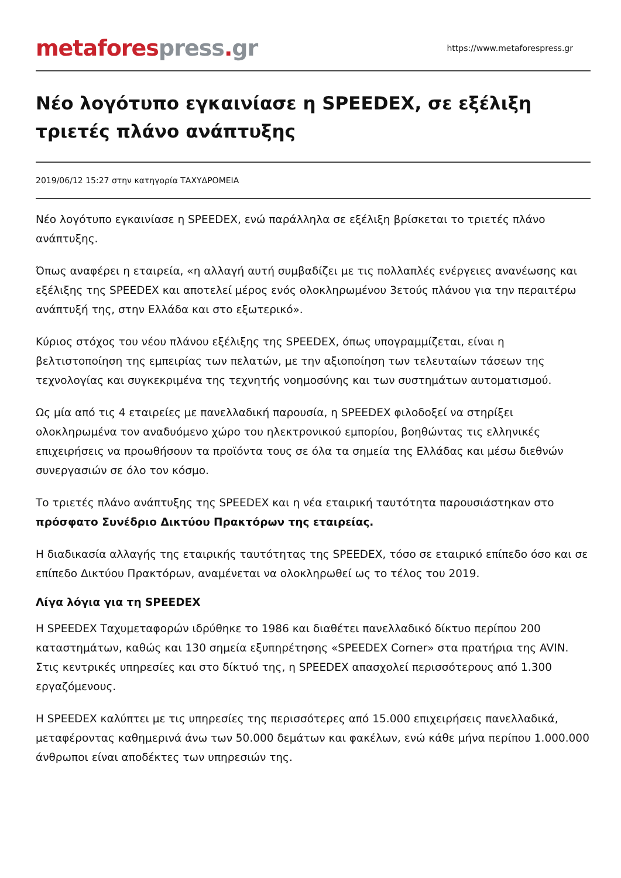metaforespress.gr
https://www.metaforespress.gr
Νέο λογότυπο εγκαινίασε η SPEEDEX, σε εξέλιξη τριετές πλάνο ανάπτυξης
2019/06/12 15:27 στην κατηγορία ΤΑΧΥΔΡΟΜΕΙΑ
Νέο λογότυπο εγκαινίασε η SPEEDEX, ενώ παράλληλα σε εξέλιξη βρίσκεται το τριετές πλάνο ανάπτυξης.
Όπως αναφέρει η εταιρεία, «η αλλαγή αυτή συμβαδίζει με τις πολλαπλές ενέργειες ανανέωσης και εξέλιξης της SPEEDEX και αποτελεί μέρος ενός ολοκληρωμένου 3ετούς πλάνου για την περαιτέρω ανάπτυξή της, στην Ελλάδα και στο εξωτερικό».
Κύριος στόχος του νέου πλάνου εξέλιξης της SPEEDEX, όπως υπογραμμίζεται, είναι η βελτιστοποίηση της εμπειρίας των πελατών, με την αξιοποίηση των τελευταίων τάσεων της τεχνολογίας και συγκεκριμένα της τεχνητής νοημοσύνης και των συστημάτων αυτοματισμού.
Ως μία από τις 4 εταιρείες με πανελλαδική παρουσία, η SPEEDEX φιλοδοξεί να στηρίξει ολοκληρωμένα τον αναδυόμενο χώρο του ηλεκτρονικού εμπορίου, βοηθώντας τις ελληνικές επιχειρήσεις να προωθήσουν τα προϊόντα τους σε όλα τα σημεία της Ελλάδας και μέσω διεθνών συνεργασιών σε όλο τον κόσμο.
Το τριετές πλάνο ανάπτυξης της SPEEDEX και η νέα εταιρική ταυτότητα παρουσιάστηκαν στο πρόσφατο Συνέδριο Δικτύου Πρακτόρων της εταιρείας.
Η διαδικασία αλλαγής της εταιρικής ταυτότητας της SPEEDEX, τόσο σε εταιρικό επίπεδο όσο και σε επίπεδο Δικτύου Πρακτόρων, αναμένεται να ολοκληρωθεί ως το τέλος του 2019.
Λίγα λόγια για τη SPEEDEX
Η SPEEDEX Ταχυμεταφορών ιδρύθηκε το 1986 και διαθέτει πανελλαδικό δίκτυο περίπου 200 καταστημάτων, καθώς και 130 σημεία εξυπηρέτησης «SPEEDEX Corner» στα πρατήρια της AVIN. Στις κεντρικές υπηρεσίες και στο δίκτυό της, η SPEEDEX απασχολεί περισσότερους από 1.300 εργαζόμενους.
Η SPEEDEX καλύπτει με τις υπηρεσίες της περισσότερες από 15.000 επιχειρήσεις πανελλαδικά, μεταφέροντας καθημερινά άνω των 50.000 δεμάτων και φακέλων, ενώ κάθε μήνα περίπου 1.000.000 άνθρωποι είναι αποδέκτες των υπηρεσιών της.